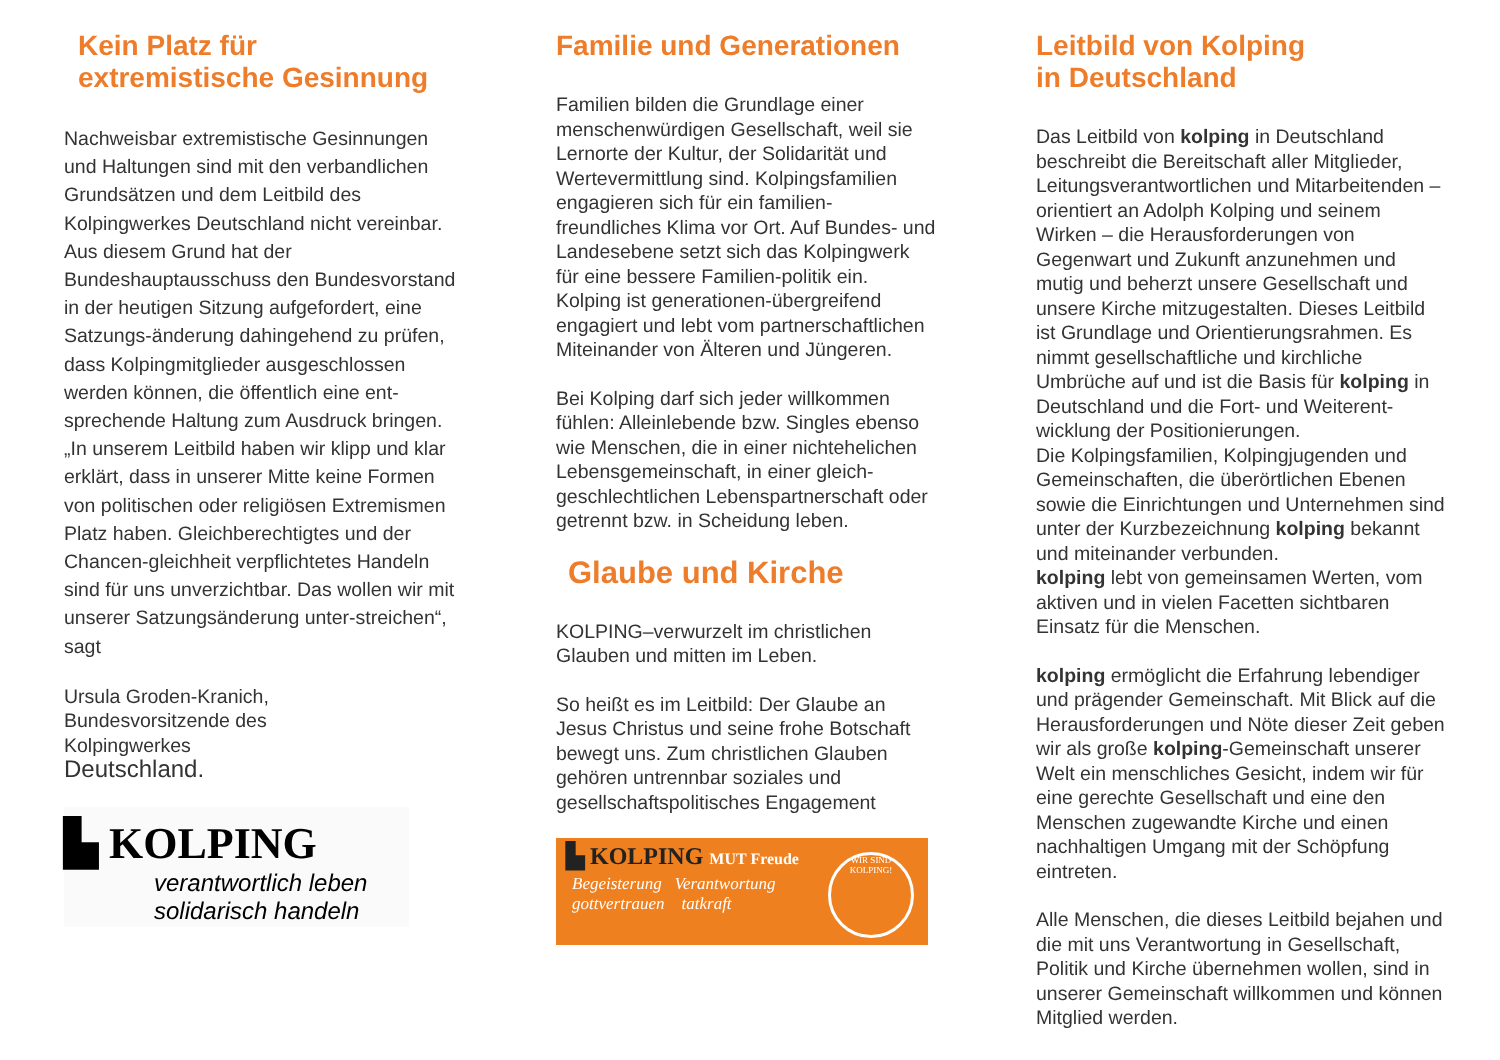Kein Platz für extremistische Gesinnung
Nachweisbar extremistische Gesinnungen und Haltungen sind mit den verbandlichen Grundsätzen und dem Leitbild des Kolpingwerkes Deutschland nicht vereinbar. Aus diesem Grund hat der Bundeshauptausschuss den Bundesvorstand in der heutigen Sitzung aufgefordert, eine Satzungs-änderung dahingehend zu prüfen, dass Kolpingmitglieder ausgeschlossen werden können, die öffentlich eine ent-sprechende Haltung zum Ausdruck bringen. „In unserem Leitbild haben wir klipp und klar erklärt, dass in unserer Mitte keine Formen von politischen oder religiösen Extremismen Platz haben. Gleichberechtigtes und der Chancen-gleichheit verpflichtetes Handeln sind für uns unverzichtbar. Das wollen wir mit unserer Satzungsänderung unter-streichen“, sagt
Ursula Groden-Kranich,
Bundesvorsitzende des
Kolpingwerkes
Deutschland.
▙ KOLPING
verantwortlich leben
solidarisch handeln
Familie und Generationen
Familien bilden die Grundlage einer menschenwürdigen Gesellschaft, weil sie Lernorte der Kultur, der Solidarität und Wertevermittlung sind. Kolpingsfamilien engagieren sich für ein familien-freundliches Klima vor Ort. Auf Bundes- und Landesebene setzt sich das Kolpingwerk für eine bessere Familien-politik ein. Kolping ist generationen-übergreifend engagiert und lebt vom partnerschaftlichen Miteinander von Älteren und Jüngeren.
Bei Kolping darf sich jeder willkommen fühlen: Alleinlebende bzw. Singles ebenso wie Menschen, die in einer nichtehelichen Lebensgemeinschaft, in einer gleich-geschlechtlichen Lebenspartnerschaft oder getrennt bzw. in Scheidung leben.
Glaube und Kirche
KOLPING–verwurzelt im christlichen Glauben und mitten im Leben.
So heißt es im Leitbild: Der Glaube an Jesus Christus und seine frohe Botschaft bewegt uns. Zum christlichen Glauben gehören untrennbar soziales und gesellschaftspolitisches Engagement
▙ KOLPING MUT Freude
Begeisterung Verantwortung
gottvertrauen tatkraft
WIR SIND KOLPING!
Leitbild von Kolping
in Deutschland
Das Leitbild von kolping in Deutschland beschreibt die Bereitschaft aller Mitglieder, Leitungsverantwortlichen und Mitarbeitenden – orientiert an Adolph Kolping und seinem Wirken – die Herausforderungen von Gegenwart und Zukunft anzunehmen und mutig und beherzt unsere Gesellschaft und unsere Kirche mitzugestalten. Dieses Leitbild ist Grundlage und Orientierungsrahmen. Es nimmt gesellschaftliche und kirchliche Umbrüche auf und ist die Basis für kolping in Deutschland und die Fort- und Weiterent-wicklung der Positionierungen.
Die Kolpingsfamilien, Kolpingjugenden und Gemeinschaften, die überörtlichen Ebenen sowie die Einrichtungen und Unternehmen sind unter der Kurzbezeichnung kolping bekannt und miteinander verbunden.
kolping lebt von gemeinsamen Werten, vom aktiven und in vielen Facetten sichtbaren Einsatz für die Menschen.
kolping ermöglicht die Erfahrung lebendiger und prägender Gemeinschaft. Mit Blick auf die Herausforderungen und Nöte dieser Zeit geben wir als große kolping-Gemeinschaft unserer Welt ein menschliches Gesicht, indem wir für eine gerechte Gesellschaft und eine den Menschen zugewandte Kirche und einen nachhaltigen Umgang mit der Schöpfung eintreten.
Alle Menschen, die dieses Leitbild bejahen und die mit uns Verantwortung in Gesellschaft, Politik und Kirche übernehmen wollen, sind in unserer Gemeinschaft willkommen und können Mitglied werden.